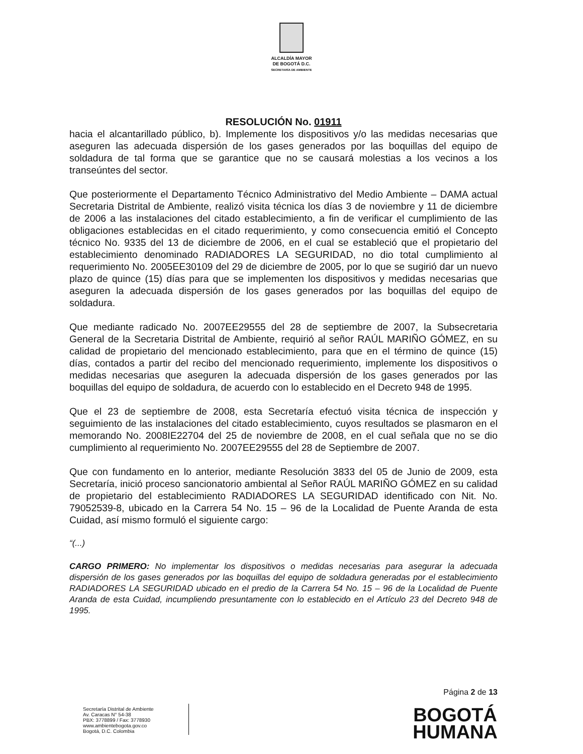ALCALDÍA MAYOR
DE BOGOTÁ D.C.
SECRETARÍA DE AMBIENTE
RESOLUCIÓN No. 01911
hacia el alcantarillado público, b). Implemente los dispositivos y/o las medidas necesarias que aseguren las adecuada dispersión de los gases generados por las boquillas del equipo de soldadura de tal forma que se garantice que no se causará molestias a los vecinos a los transeúntes del sector.
Que posteriormente el Departamento Técnico Administrativo del Medio Ambiente – DAMA actual Secretaria Distrital de Ambiente, realizó visita técnica los días 3 de noviembre y 11 de diciembre de 2006 a las instalaciones del citado establecimiento, a fin de verificar el cumplimiento de las obligaciones establecidas en el citado requerimiento, y como consecuencia emitió el Concepto técnico No. 9335 del 13 de diciembre de 2006, en el cual se estableció que el propietario del establecimiento denominado RADIADORES LA SEGURIDAD, no dio total cumplimiento al requerimiento No. 2005EE30109 del 29 de diciembre de 2005, por lo que se sugirió dar un nuevo plazo de quince (15) días para que se implementen los dispositivos y medidas necesarias que aseguren la adecuada dispersión de los gases generados por las boquillas del equipo de soldadura.
Que mediante radicado No. 2007EE29555 del 28 de septiembre de 2007, la Subsecretaria General de la Secretaria Distrital de Ambiente, requirió al señor RAÚL MARIÑO GÓMEZ, en su calidad de propietario del mencionado establecimiento, para que en el término de quince (15) días, contados a partir del recibo del mencionado requerimiento, implemente los dispositivos o medidas necesarias que aseguren la adecuada dispersión de los gases generados por las boquillas del equipo de soldadura, de acuerdo con lo establecido en el Decreto 948 de 1995.
Que el 23 de septiembre de 2008, esta Secretaría efectuó visita técnica de inspección y seguimiento de las instalaciones del citado establecimiento, cuyos resultados se plasmaron en el memorando No. 2008IE22704 del 25 de noviembre de 2008, en el cual señala que no se dio cumplimiento al requerimiento No. 2007EE29555 del 28 de Septiembre de 2007.
Que con fundamento en lo anterior, mediante Resolución 3833 del 05 de Junio de 2009, esta Secretaría, inició proceso sancionatorio ambiental al Señor RAÚL MARIÑO GÓMEZ en su calidad de propietario del establecimiento RADIADORES LA SEGURIDAD identificado con Nit. No. 79052539-8, ubicado en la Carrera 54 No. 15 – 96 de la Localidad de Puente Aranda de esta Cuidad, así mismo formuló el siguiente cargo:
“(...)
CARGO PRIMERO: No implementar los dispositivos o medidas necesarias para asegurar la adecuada dispersión de los gases generados por las boquillas del equipo de soldadura generadas por el establecimiento RADIADORES LA SEGURIDAD ubicado en el predio de la Carrera 54 No. 15 – 96 de la Localidad de Puente Aranda de esta Cuidad, incumpliendo presuntamente con lo establecido en el Artículo 23 del Decreto 948 de 1995.
Página 2 de 13
Secretaría Distrital de Ambiente
Av. Caracas N° 54-38
PBX: 3778899 / Fax: 3778930
www.ambientebogota.gov.co
Bogotá, D.C. Colombia
BOGOTÁ
HUMANA